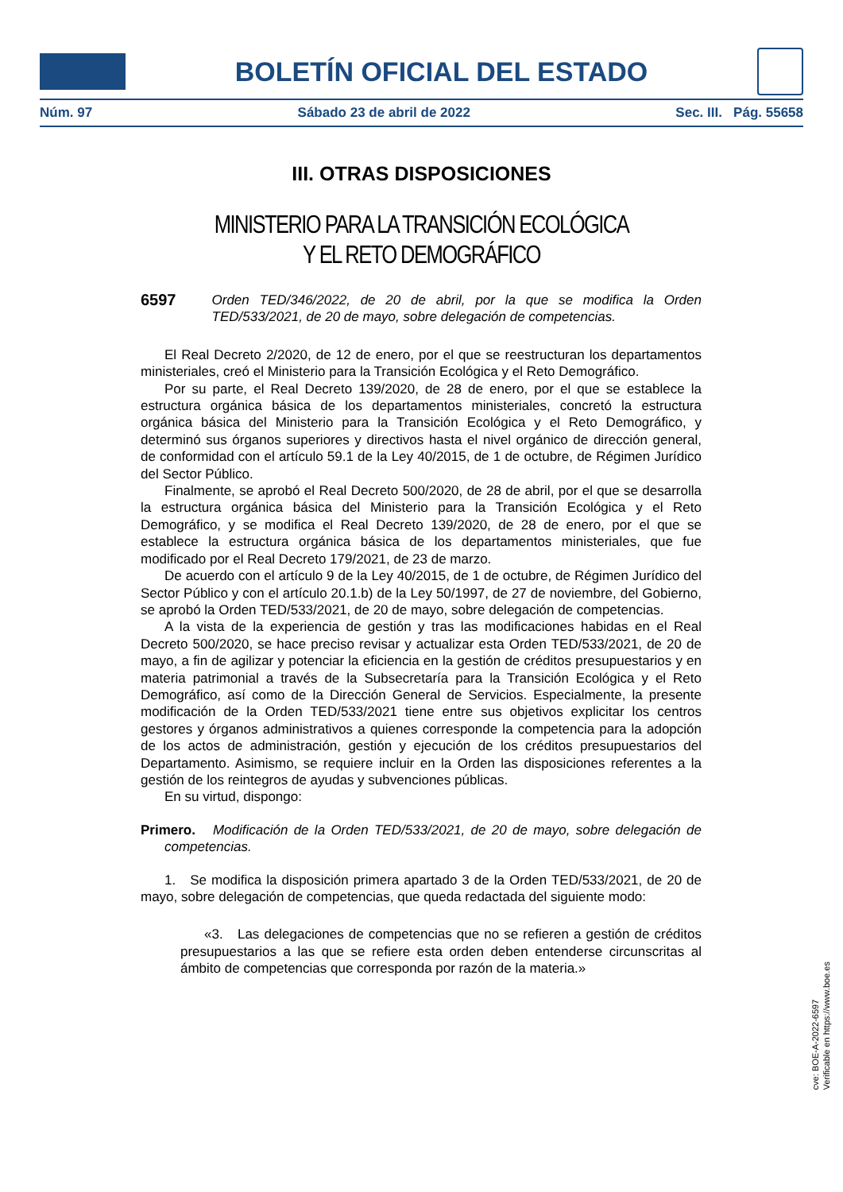BOLETÍN OFICIAL DEL ESTADO
Núm. 97 Sábado 23 de abril de 2022 Sec. III. Pág. 55658
III. OTRAS DISPOSICIONES
MINISTERIO PARA LA TRANSICIÓN ECOLÓGICA
Y EL RETO DEMOGRÁFICO
6597 Orden TED/346/2022, de 20 de abril, por la que se modifica la Orden TED/533/2021, de 20 de mayo, sobre delegación de competencias.
El Real Decreto 2/2020, de 12 de enero, por el que se reestructuran los departamentos ministeriales, creó el Ministerio para la Transición Ecológica y el Reto Demográfico.
Por su parte, el Real Decreto 139/2020, de 28 de enero, por el que se establece la estructura orgánica básica de los departamentos ministeriales, concretó la estructura orgánica básica del Ministerio para la Transición Ecológica y el Reto Demográfico, y determinó sus órganos superiores y directivos hasta el nivel orgánico de dirección general, de conformidad con el artículo 59.1 de la Ley 40/2015, de 1 de octubre, de Régimen Jurídico del Sector Público.
Finalmente, se aprobó el Real Decreto 500/2020, de 28 de abril, por el que se desarrolla la estructura orgánica básica del Ministerio para la Transición Ecológica y el Reto Demográfico, y se modifica el Real Decreto 139/2020, de 28 de enero, por el que se establece la estructura orgánica básica de los departamentos ministeriales, que fue modificado por el Real Decreto 179/2021, de 23 de marzo.
De acuerdo con el artículo 9 de la Ley 40/2015, de 1 de octubre, de Régimen Jurídico del Sector Público y con el artículo 20.1.b) de la Ley 50/1997, de 27 de noviembre, del Gobierno, se aprobó la Orden TED/533/2021, de 20 de mayo, sobre delegación de competencias.
A la vista de la experiencia de gestión y tras las modificaciones habidas en el Real Decreto 500/2020, se hace preciso revisar y actualizar esta Orden TED/533/2021, de 20 de mayo, a fin de agilizar y potenciar la eficiencia en la gestión de créditos presupuestarios y en materia patrimonial a través de la Subsecretaría para la Transición Ecológica y el Reto Demográfico, así como de la Dirección General de Servicios. Especialmente, la presente modificación de la Orden TED/533/2021 tiene entre sus objetivos explicitar los centros gestores y órganos administrativos a quienes corresponde la competencia para la adopción de los actos de administración, gestión y ejecución de los créditos presupuestarios del Departamento. Asimismo, se requiere incluir en la Orden las disposiciones referentes a la gestión de los reintegros de ayudas y subvenciones públicas.
En su virtud, dispongo:
Primero. Modificación de la Orden TED/533/2021, de 20 de mayo, sobre delegación de competencias.
1. Se modifica la disposición primera apartado 3 de la Orden TED/533/2021, de 20 de mayo, sobre delegación de competencias, que queda redactada del siguiente modo:
«3. Las delegaciones de competencias que no se refieren a gestión de créditos presupuestarios a las que se refiere esta orden deben entenderse circunscritas al ámbito de competencias que corresponda por razón de la materia.»
cve: BOE-A-2022-6597
Verificable en https://www.boe.es